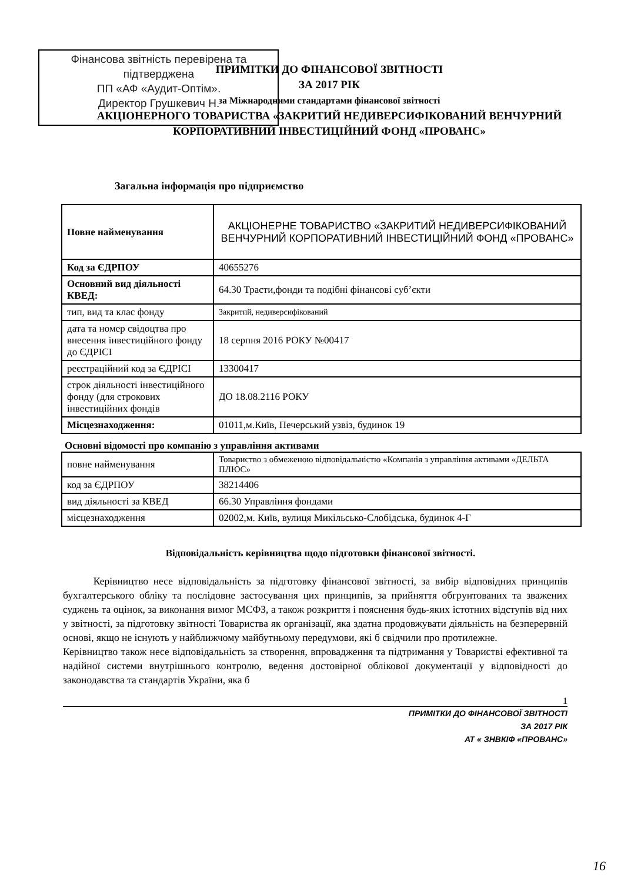Фінансова звітність перевірена та підтверджена
ПП «АФ «Аудит-Оптім».
Директор Грушкевич Н.
ПРИМІТКИ ДО ФІНАНСОВОЇ ЗВІТНОСТІ
ЗА 2017 РІК
за Міжнародними стандартами фінансової звітності
АКЦІОНЕРНОГО ТОВАРИСТВА «ЗАКРИТИЙ НЕДИВЕРСИФІКОВАНИЙ ВЕНЧУРНИЙ КОРПОРАТИВНИЙ ІНВЕСТИЦІЙНИЙ ФОНД «ПРОВАНС»
Загальна інформація про підприємство
| Повне найменування | АКЦІОНЕРНЕ ТОВАРИСТВО «ЗАКРИТИЙ НЕДИВЕРСИФІКОВАНИЙ ВЕНЧУРНИЙ КОРПОРАТИВНИЙ ІНВЕСТИЦІЙНИЙ ФОНД «ПРОВАНС» |
| Код за ЄДРПОУ | 40655276 |
| Основний вид діяльності КВЕД: | 64.30 Трасти,фонди та подібні фінансові суб’єкти |
| тип, вид та клас фонду | Закритий, недиверсифікований |
| дата та номер свідоцтва про внесення інвестиційного фонду до ЄДРІСІ | 18 серпня 2016 РОКУ №00417 |
| реєстраційний код за ЄДРІСІ | 13300417 |
| строк діяльності інвестиційного фонду (для строкових інвестиційних фондів | ДО 18.08.2116 РОКУ |
| Місцезнаходження: | 01011,м.Київ, Печерський узвіз, будинок 19 |
Основні відомості про компанію з управління активами
| повне найменування | Товариство з обмеженою відповідальністю «Компанія з управління активами «ДЕЛЬТА ПЛЮС» |
| код за ЄДРПОУ | 38214406 |
| вид діяльності за КВЕД | 66.30 Управління фондами |
| місцезнаходження | 02002,м. Київ, вулиця Микільсько-Слобідська, будинок 4-Г |
Відповідальність керівництва щодо підготовки фінансової звітності.
Керівництво несе відповідальність за підготовку фінансової звітності, за вибір відповідних принципів бухгалтерського обліку та послідовне застосування цих принципів, за прийняття обгрунтованих та зважених суджень та оцінок, за виконання вимог МСФЗ, а також розкриття і пояснення будь-яких істотних відступів від них у звітності, за підготовку звітності Товариства як організації, яка здатна продовжувати діяльність на безперервній основі, якщо не існують у найближчому майбутньому передумови, які б свідчили про протилежне.
Керівництво також несе відповідальність за створення, впровадження та підтримання у Товаристві ефективної та надійної системи внутрішнього контролю, ведення достовірної облікової документації у відповідності до законодавства та стандартів України, яка б
1
ПРИМІТКИ ДО ФІНАНСОВОЇ ЗВІТНОСТІ
ЗА 2017 РІК
АТ « ЗНВКІФ «ПРОВАНС»
16